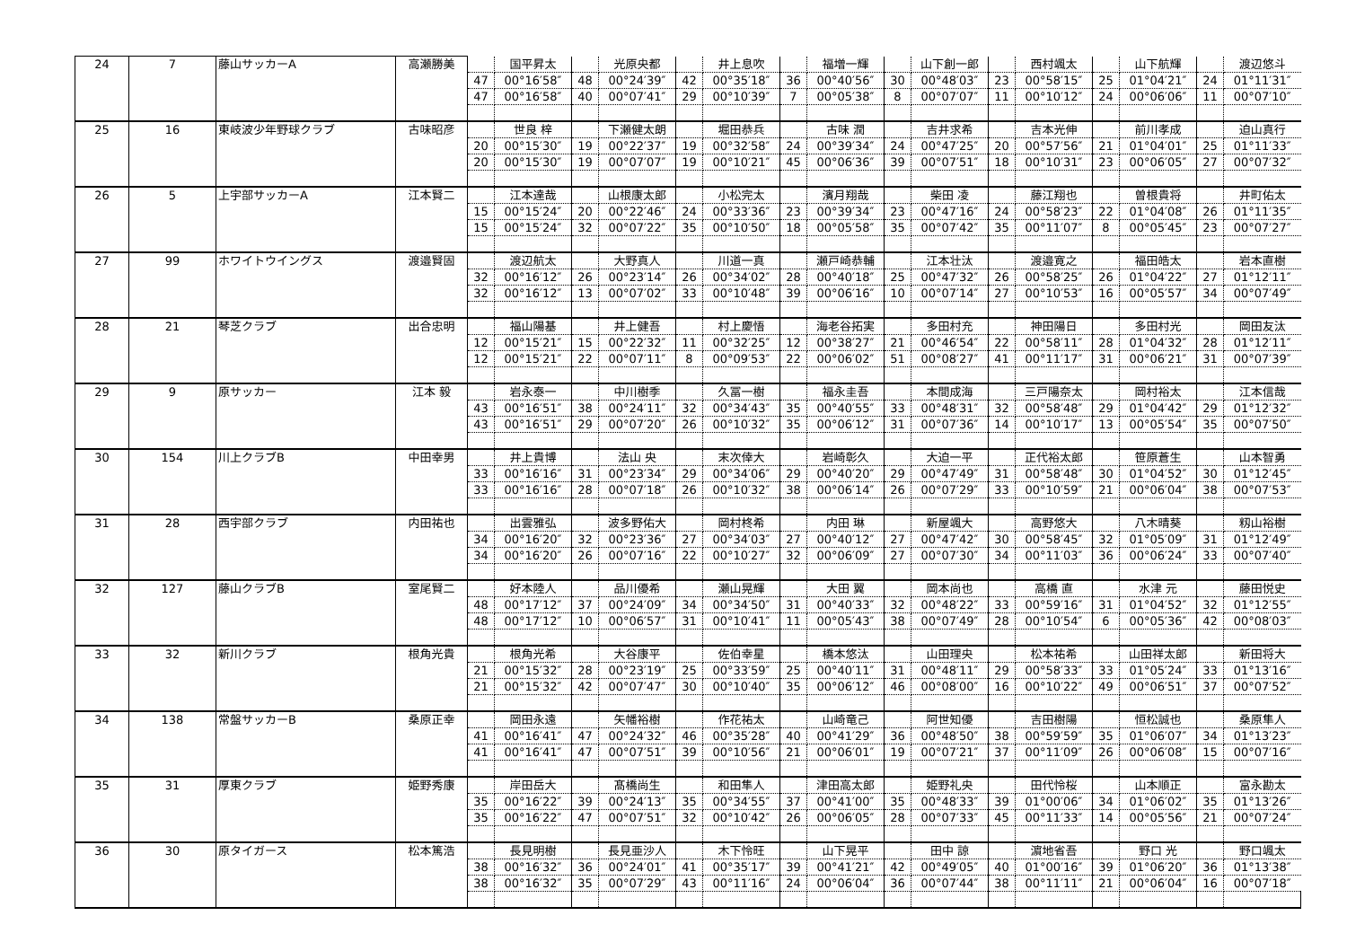| 24 | 7 | 藤山サッカーA | 高瀬勝美 | | 国平昇太 | | 光原央都 | | 井上息吹 | | 福増一輝 | | 山下創一郎 | | 西村颯太 | | 山下航輝 | | 渡辺悠斗 |
| | | | | 47 | 00°16′58″ | 48 | 00°24′39″ | 42 | 00°35′18″ | 36 | 00°40′56″ | 30 | 00°48′03″ | 23 | 00°58′15″ | 25 | 01°04′21″ | 24 | 01°11′31″ |
| | | | | 47 | 00°16′58″ | 40 | 00°07′41″ | 29 | 00°10′39″ | 7 | 00°05′38″ | 8 | 00°07′07″ | 11 | 00°10′12″ | 24 | 00°06′06″ | 11 | 00°07′10″ |
| 25 | 16 | 東岐波少年野球クラブ | 古味昭彦 | | 世良 梓 | | 下瀬健太朗 | | 堀田恭兵 | | 古味 潤 | | 吉井求希 | | 吉本光伸 | | 前川孝成 | | 迫山真行 |
| | | | | 20 | 00°15′30″ | 19 | 00°22′37″ | 19 | 00°32′58″ | 24 | 00°39′34″ | 24 | 00°47′25″ | 20 | 00°57′56″ | 21 | 01°04′01″ | 25 | 01°11′33″ |
| | | | | 20 | 00°15′30″ | 19 | 00°07′07″ | 19 | 00°10′21″ | 45 | 00°06′36″ | 39 | 00°07′51″ | 18 | 00°10′31″ | 23 | 00°06′05″ | 27 | 00°07′32″ |
| 26 | 5 | 上宇部サッカーA | 江本賢二 | | 江本達哉 | | 山根康太郎 | | 小松完太 | | 濱月翔哉 | | 柴田 凌 | | 藤江翔也 | | 曽根貴将 | | 井町佑太 |
| | | | | 15 | 00°15′24″ | 20 | 00°22′46″ | 24 | 00°33′36″ | 23 | 00°39′34″ | 23 | 00°47′16″ | 24 | 00°58′23″ | 22 | 01°04′08″ | 26 | 01°11′35″ |
| | | | | 15 | 00°15′24″ | 32 | 00°07′22″ | 35 | 00°10′50″ | 18 | 00°05′58″ | 35 | 00°07′42″ | 35 | 00°11′07″ | 8 | 00°05′45″ | 23 | 00°07′27″ |
| 27 | 99 | ホワイトウイングス | 渡邉賢固 | | 渡辺航太 | | 大野真人 | | 川道一真 | | 瀬戸崎恭輔 | | 江本壮汰 | | 渡邉寛之 | | 福田皓太 | | 岩本直樹 |
| | | | | 32 | 00°16′12″ | 26 | 00°23′14″ | 26 | 00°34′02″ | 28 | 00°40′18″ | 25 | 00°47′32″ | 26 | 00°58′25″ | 26 | 01°04′22″ | 27 | 01°12′11″ |
| | | | | 32 | 00°16′12″ | 13 | 00°07′02″ | 33 | 00°10′48″ | 39 | 00°06′16″ | 10 | 00°07′14″ | 27 | 00°10′53″ | 16 | 00°05′57″ | 34 | 00°07′49″ |
| 28 | 21 | 琴芝クラブ | 出合忠明 | | 福山陽基 | | 井上健吾 | | 村上慶悟 | | 海老谷拓実 | | 多田村充 | | 神田陽日 | | 多田村光 | | 岡田友汰 |
| | | | | 12 | 00°15′21″ | 15 | 00°22′32″ | 11 | 00°32′25″ | 12 | 00°38′27″ | 21 | 00°46′54″ | 22 | 00°58′11″ | 28 | 01°04′32″ | 28 | 01°12′11″ |
| | | | | 12 | 00°15′21″ | 22 | 00°07′11″ | 8 | 00°09′53″ | 22 | 00°06′02″ | 51 | 00°08′27″ | 41 | 00°11′17″ | 31 | 00°06′21″ | 31 | 00°07′39″ |
| 29 | 9 | 原サッカー | 江本 毅 | | 岩永泰一 | | 中川樹季 | | 久冨一樹 | | 福永圭吾 | | 本間成海 | | 三戸陽奈太 | | 岡村裕太 | | 江本信哉 |
| | | | | 43 | 00°16′51″ | 38 | 00°24′11″ | 32 | 00°34′43″ | 35 | 00°40′55″ | 33 | 00°48′31″ | 32 | 00°58′48″ | 29 | 01°04′42″ | 29 | 01°12′32″ |
| | | | | 43 | 00°16′51″ | 29 | 00°07′20″ | 26 | 00°10′32″ | 35 | 00°06′12″ | 31 | 00°07′36″ | 14 | 00°10′17″ | 13 | 00°05′54″ | 35 | 00°07′50″ |
| 30 | 154 | 川上クラブB | 中田幸男 | | 井上貴博 | | 法山 央 | | 末次倖大 | | 岩崎彰久 | | 大迫一平 | | 正代裕太郎 | | 笹原蒼生 | | 山本智勇 |
| | | | | 33 | 00°16′16″ | 31 | 00°23′34″ | 29 | 00°34′06″ | 29 | 00°40′20″ | 29 | 00°47′49″ | 31 | 00°58′48″ | 30 | 01°04′52″ | 30 | 01°12′45″ |
| | | | | 33 | 00°16′16″ | 28 | 00°07′18″ | 26 | 00°10′32″ | 38 | 00°06′14″ | 26 | 00°07′29″ | 33 | 00°10′59″ | 21 | 00°06′04″ | 38 | 00°07′53″ |
| 31 | 28 | 西宇部クラブ | 内田祐也 | | 出雲雅弘 | | 波多野佑大 | | 岡村柊希 | | 内田 琳 | | 新屋颯大 | | 高野悠大 | | 八木晴葵 | | 籾山裕樹 |
| | | | | 34 | 00°16′20″ | 32 | 00°23′36″ | 27 | 00°34′03″ | 27 | 00°40′12″ | 27 | 00°47′42″ | 30 | 00°58′45″ | 32 | 01°05′09″ | 31 | 01°12′49″ |
| | | | | 34 | 00°16′20″ | 26 | 00°07′16″ | 22 | 00°10′27″ | 32 | 00°06′09″ | 27 | 00°07′30″ | 34 | 00°11′03″ | 36 | 00°06′24″ | 33 | 00°07′40″ |
| 32 | 127 | 藤山クラブB | 室尾賢二 | | 好本陸人 | | 品川優希 | | 瀬山晃輝 | | 大田 翼 | | 岡本尚也 | | 高橋 直 | | 水津 元 | | 藤田悦史 |
| | | | | 48 | 00°17′12″ | 37 | 00°24′09″ | 34 | 00°34′50″ | 31 | 00°40′33″ | 32 | 00°48′22″ | 33 | 00°59′16″ | 31 | 01°04′52″ | 32 | 01°12′55″ |
| | | | | 48 | 00°17′12″ | 10 | 00°06′57″ | 31 | 00°10′41″ | 11 | 00°05′43″ | 38 | 00°07′49″ | 28 | 00°10′54″ | 6 | 00°05′36″ | 42 | 00°08′03″ |
| 33 | 32 | 新川クラブ | 根角光貴 | | 根角光希 | | 大谷康平 | | 佐伯幸星 | | 橋本悠汰 | | 山田理央 | | 松本祐希 | | 山田祥太郎 | | 新田将大 |
| | | | | 21 | 00°15′32″ | 28 | 00°23′19″ | 25 | 00°33′59″ | 25 | 00°40′11″ | 31 | 00°48′11″ | 29 | 00°58′33″ | 33 | 01°05′24″ | 33 | 01°13′16″ |
| | | | | 21 | 00°15′32″ | 42 | 00°07′47″ | 30 | 00°10′40″ | 35 | 00°06′12″ | 46 | 00°08′00″ | 16 | 00°10′22″ | 49 | 00°06′51″ | 37 | 00°07′52″ |
| 34 | 138 | 常盤サッカーB | 桑原正幸 | | 岡田永遠 | | 矢幡裕樹 | | 作花祐太 | | 山崎竜己 | | 阿世知優 | | 吉田樹陽 | | 恒松誠也 | | 桑原隼人 |
| | | | | 41 | 00°16′41″ | 47 | 00°24′32″ | 46 | 00°35′28″ | 40 | 00°41′29″ | 36 | 00°48′50″ | 38 | 00°59′59″ | 35 | 01°06′07″ | 34 | 01°13′23″ |
| | | | | 41 | 00°16′41″ | 47 | 00°07′51″ | 39 | 00°10′56″ | 21 | 00°06′01″ | 19 | 00°07′21″ | 37 | 00°11′09″ | 26 | 00°06′08″ | 15 | 00°07′16″ |
| 35 | 31 | 厚東クラブ | 姫野秀康 | | 岸田岳大 | | 髙橋尚生 | | 和田隼人 | | 津田高太郎 | | 姫野礼央 | | 田代怜桜 | | 山本順正 | | 富永勘太 |
| | | | | 35 | 00°16′22″ | 39 | 00°24′13″ | 35 | 00°34′55″ | 37 | 00°41′00″ | 35 | 00°48′33″ | 39 | 01°00′06″ | 34 | 01°06′02″ | 35 | 01°13′26″ |
| | | | | 35 | 00°16′22″ | 47 | 00°07′51″ | 32 | 00°10′42″ | 26 | 00°06′05″ | 28 | 00°07′33″ | 45 | 00°11′33″ | 14 | 00°05′56″ | 21 | 00°07′24″ |
| 36 | 30 | 原タイガース | 松本篤浩 | | 長見明樹 | | 長見亜沙人 | | 木下怜旺 | | 山下晃平 | | 田中 諒 | | 濵地省吾 | | 野口 光 | | 野口颯太 |
| | | | | 38 | 00°16′32″ | 36 | 00°24′01″ | 41 | 00°35′17″ | 39 | 00°41′21″ | 42 | 00°49′05″ | 40 | 01°00′16″ | 39 | 01°06′20″ | 36 | 01°13′38″ |
| | | | | 38 | 00°16′32″ | 35 | 00°07′29″ | 43 | 00°11′16″ | 24 | 00°06′04″ | 36 | 00°07′44″ | 38 | 00°11′11″ | 21 | 00°06′04″ | 16 | 00°07′18″ |